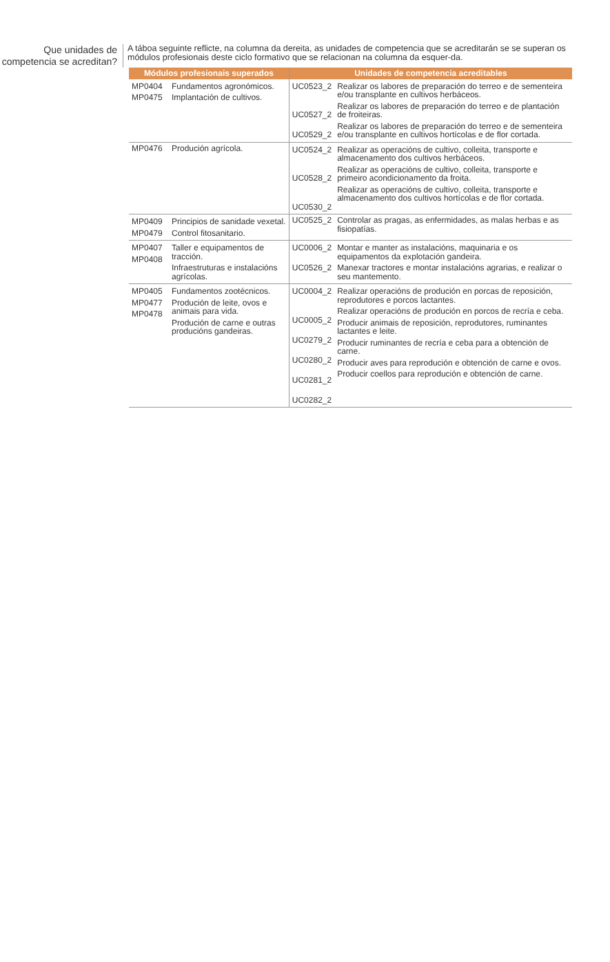Que unidades de competencia se acreditan?
A táboa seguinte reflicte, na columna da dereita, as unidades de competencia que se acreditarán se se superan os módulos profesionais deste ciclo formativo que se relacionan na columna da esquer-da.
| Módulos profesionais superados | | Unidades de competencia acreditables | |
| --- | --- | --- | --- |
| MP0404 MP0475 | Fundamentos agronómicos. Implantación de cultivos. | UC0523_2 UC0527_2 UC0529_2 | Realizar os labores de preparación do terreo e de sementeira e/ou transplante en cultivos herbáceos. Realizar os labores de preparación do terreo e de plantación de froiteiras. Realizar os labores de preparación do terreo e de sementeira e/ou transplante en cultivos hortícolas e de flor cortada. |
| MP0476 | Produción agrícola. | UC0524_2 UC0528_2 UC0530_2 | Realizar as operacións de cultivo, colleita, transporte e almacenamento dos cultivos herbáceos. Realizar as operacións de cultivo, colleita, transporte e primeiro acondicionamento da froita. Realizar as operacións de cultivo, colleita, transporte e almacenamento dos cultivos hortícolas e de flor cortada. |
| MP0409 MP0479 | Principios de sanidade vexetal. Control fitosanitario. | UC0525_2 | Controlar as pragas, as enfermidades, as malas herbas e as fisiopatías. |
| MP0407 MP0408 | Taller e equipamentos de tracción. Infraestruturas e instalacións agrícolas. | UC0006_2 UC0526_2 | Montar e manter as instalacións, maquinaria e os equipamentos da explotación gandeira. Manexar tractores e montar instalacións agrarias, e realizar o seu mantemento. |
| MP0405 MP0477 MP0478 | Fundamentos zootécnicos. Produción de leite, ovos e animais para vida. Produción de carne e outras producións gandeiras. | UC0004_2 UC0005_2 UC0279_2 UC0280_2 UC0281_2 UC0282_2 | Realizar operacións de produción en porcas de reposición, reprodutores e porcos lactantes. Realizar operacións de produción en porcos de recría e ceba. Producir animais de reposición, reprodutores, ruminantes lactantes e leite. Producir ruminantes de recría e ceba para a obtención de carne. Producir aves para reprodución e obtención de carne e ovos. Producir coellos para reprodución e obtención de carne. |